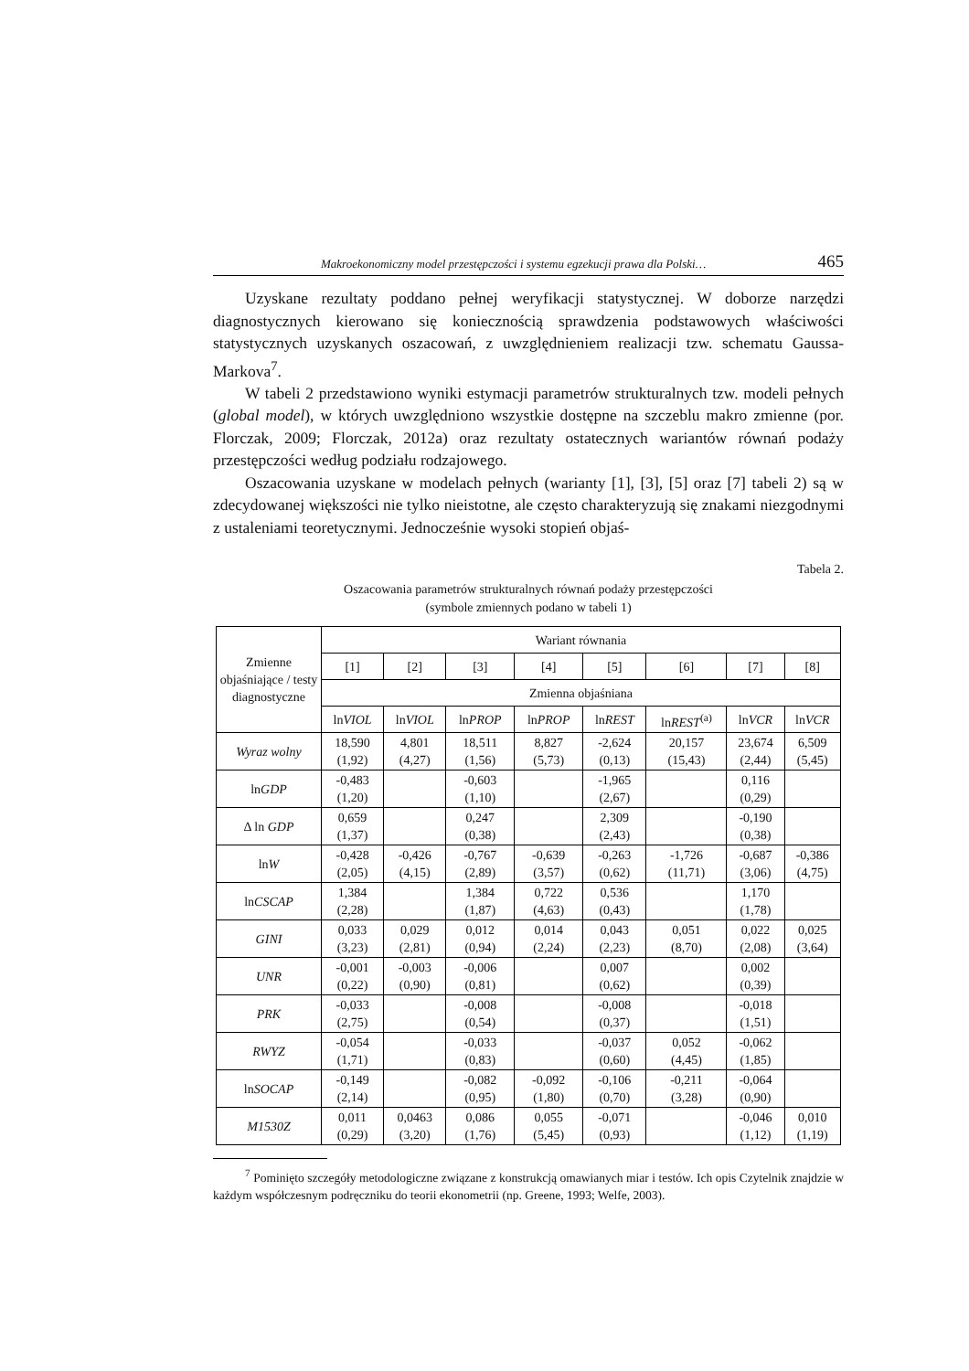Makroekonomiczny model przestępczości i systemu egzekucji prawa dla Polski… 465
Uzyskane rezultaty poddano pełnej weryfikacji statystycznej. W doborze narzędzi diagnostycznych kierowano się koniecznością sprawdzenia podstawowych właściwości statystycznych uzyskanych oszacowań, z uwzględnieniem realizacji tzw. schematu Gaussa-Markova<sup>7</sup>.
W tabeli 2 przedstawiono wyniki estymacji parametrów strukturalnych tzw. modeli pełnych (global model), w których uwzględniono wszystkie dostępne na szczeblu makro zmienne (por. Florczak, 2009; Florczak, 2012a) oraz rezultaty ostatecznych wariantów równań podaży przestępczości według podziału rodzajowego.
Oszacowania uzyskane w modelach pełnych (warianty [1], [3], [5] oraz [7] tabeli 2) są w zdecydowanej większości nie tylko nieistotne, ale często charakteryzują się znakami niezgodnymi z ustaleniami teoretycznymi. Jednocześnie wysoki stopień objaś-
Tabela 2.
Oszacowania parametrów strukturalnych równań podaży przestępczości
(symbole zmiennych podano w tabeli 1)
| Zmienne objaśniające / testy diagnostyczne | Wariant równania | | | | | | | |
| --- | --- | --- | --- | --- | --- | --- | --- | --- |
| | [1] | [2] | [3] | [4] | [5] | [6] | [7] | [8] |
| | Zmienna objaśniana | | | | | | | |
| | ln VIOL | ln VIOL | ln PROP | ln PROP | ln REST | ln REST<sup>(a)</sup> | ln VCR | ln VCR |
| Wyraz wolny | 18,590 (1,92) | 4,801 (4,27) | 18,511 (1,56) | 8,827 (5,73) | -2,624 (0,13) | 20,157 (15,43) | 23,674 (2,44) | 6,509 (5,45) |
| ln GDP | -0,483 (1,20) | | -0,603 (1,10) | | -1,965 (2,67) | | 0,116 (0,29) | |
| Δ ln GDP | 0,659 (1,37) | | 0,247 (0,38) | | 2,309 (2,43) | | -0,190 (0,38) | |
| ln W | -0,428 (2,05) | -0,426 (4,15) | -0,767 (2,89) | -0,639 (3,57) | -0,263 (0,62) | -1,726 (11,71) | -0,687 (3,06) | -0,386 (4,75) |
| ln CSCAP | 1,384 (2,28) | | 1,384 (1,87) | 0,722 (4,63) | 0,536 (0,43) | | 1,170 (1,78) | |
| GINI | 0,033 (3,23) | 0,029 (2,81) | 0,012 (0,94) | 0,014 (2,24) | 0,043 (2,23) | 0,051 (8,70) | 0,022 (2,08) | 0,025 (3,64) |
| UNR | -0,001 (0,22) | -0,003 (0,90) | -0,006 (0,81) | | 0,007 (0,62) | | 0,002 (0,39) | |
| PRK | -0,033 (2,75) | | -0,008 (0,54) | | -0,008 (0,37) | | -0,018 (1,51) | |
| RWYZ | -0,054 (1,71) | | -0,033 (0,83) | | -0,037 (0,60) | 0,052 (4,45) | -0,062 (1,85) | |
| ln SOCAP | -0,149 (2,14) | | -0,082 (0,95) | -0,092 (1,80) | -0,106 (0,70) | -0,211 (3,28) | -0,064 (0,90) | |
| M1530Z | 0,011 (0,29) | 0,0463 (3,20) | 0,086 (1,76) | 0,055 (5,45) | -0,071 (0,93) | | -0,046 (1,12) | 0,010 (1,19) |
<sup>7</sup> Pominięto szczegóły metodologiczne związane z konstrukcją omawianych miar i testów. Ich opis Czytelnik znajdzie w każdym współczesnym podręczniku do teorii ekonometrii (np. Greene, 1993; Welfe, 2003).